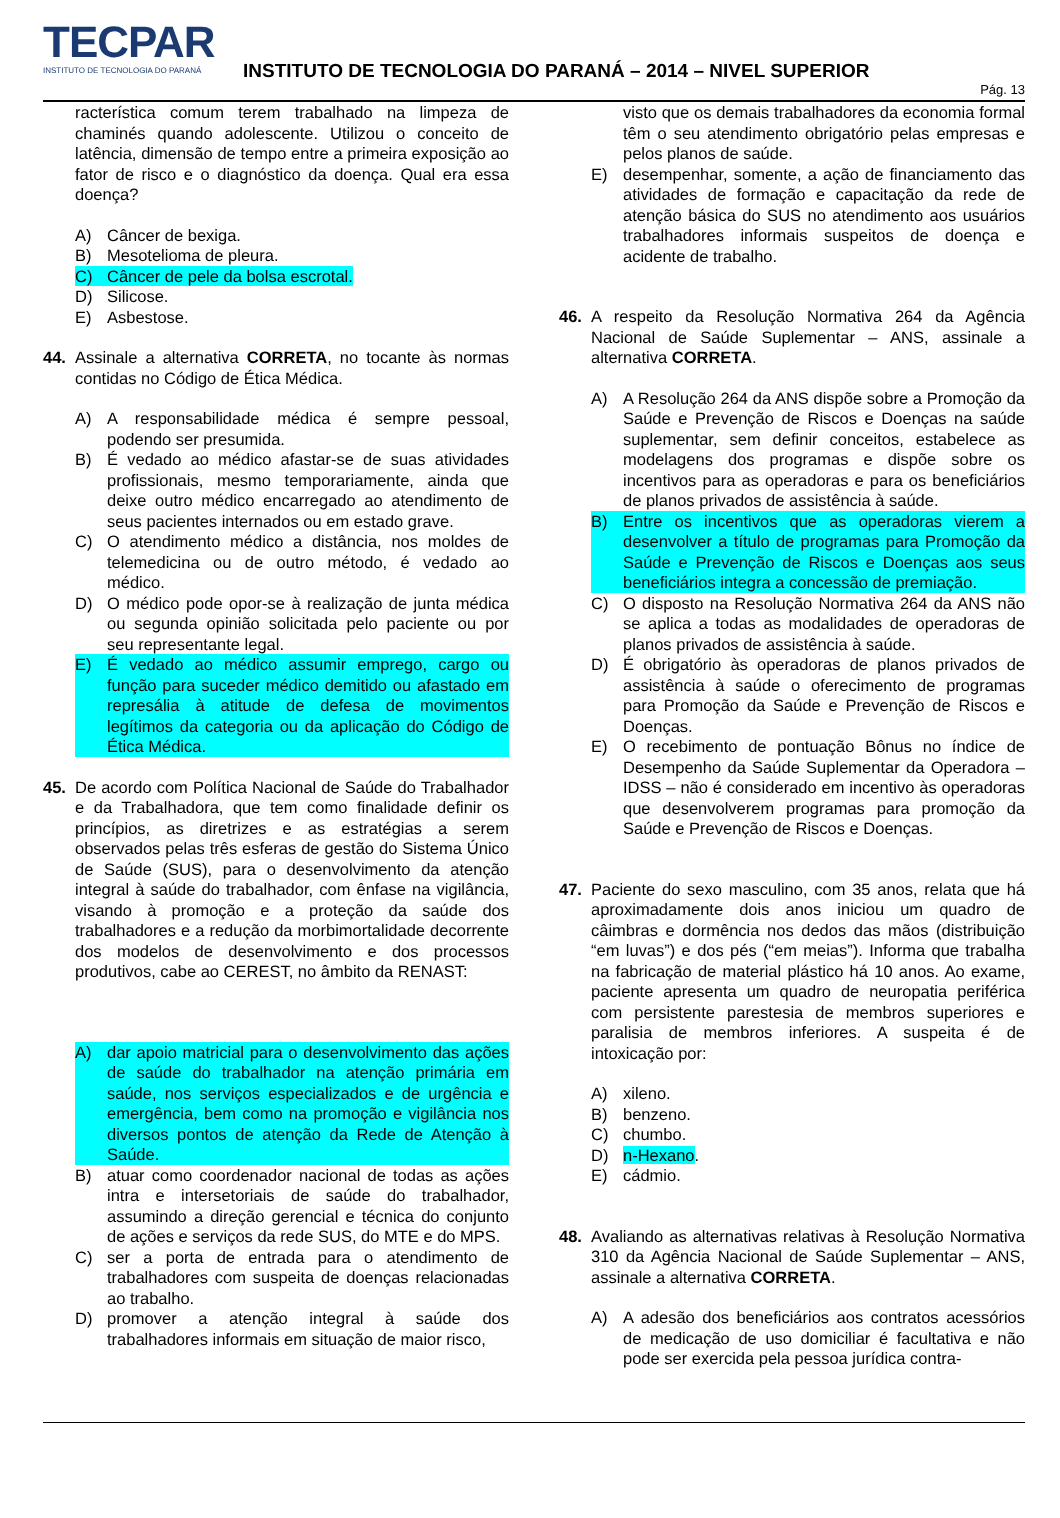TECPAR
INSTITUTO DE TECNOLOGIA DO PARANÁ
INSTITUTO DE TECNOLOGIA DO PARANÁ – 2014 – NIVEL SUPERIOR
Pág. 13
racterística comum terem trabalhado na limpeza de chaminés quando adolescente. Utilizou o conceito de latência, dimensão de tempo entre a primeira exposição ao fator de risco e o diagnóstico da doença. Qual era essa doença?
A) Câncer de bexiga.
B) Mesotelioma de pleura.
C) Câncer de pele da bolsa escrotal.
D) Silicose.
E) Asbestose.
44. Assinale a alternativa CORRETA, no tocante às normas contidas no Código de Ética Médica.
A) A responsabilidade médica é sempre pessoal, podendo ser presumida.
B) É vedado ao médico afastar-se de suas atividades profissionais, mesmo temporariamente, ainda que deixe outro médico encarregado ao atendimento de seus pacientes internados ou em estado grave.
C) O atendimento médico a distância, nos moldes de telemedicina ou de outro método, é vedado ao médico.
D) O médico pode opor-se à realização de junta médica ou segunda opinião solicitada pelo paciente ou por seu representante legal.
E) É vedado ao médico assumir emprego, cargo ou função para suceder médico demitido ou afastado em represália à atitude de defesa de movimentos legítimos da categoria ou da aplicação do Código de Ética Médica.
45. De acordo com Política Nacional de Saúde do Trabalhador e da Trabalhadora, que tem como finalidade definir os princípios, as diretrizes e as estratégias a serem observados pelas três esferas de gestão do Sistema Único de Saúde (SUS), para o desenvolvimento da atenção integral à saúde do trabalhador, com ênfase na vigilância, visando à promoção e a proteção da saúde dos trabalhadores e a redução da morbimortalidade decorrente dos modelos de desenvolvimento e dos processos produtivos, cabe ao CEREST, no âmbito da RENAST:
A) dar apoio matricial para o desenvolvimento das ações de saúde do trabalhador na atenção primária em saúde, nos serviços especializados e de urgência e emergência, bem como na promoção e vigilância nos diversos pontos de atenção da Rede de Atenção à Saúde.
B) atuar como coordenador nacional de todas as ações intra e intersetoriais de saúde do trabalhador, assumindo a direção gerencial e técnica do conjunto de ações e serviços da rede SUS, do MTE e do MPS.
C) ser a porta de entrada para o atendimento de trabalhadores com suspeita de doenças relacionadas ao trabalho.
D) promover a atenção integral à saúde dos trabalhadores informais em situação de maior risco,
visto que os demais trabalhadores da economia formal têm o seu atendimento obrigatório pelas empresas e pelos planos de saúde.
E) desempenhar, somente, a ação de financiamento das atividades de formação e capacitação da rede de atenção básica do SUS no atendimento aos usuários trabalhadores informais suspeitos de doença e acidente de trabalho.
46. A respeito da Resolução Normativa 264 da Agência Nacional de Saúde Suplementar – ANS, assinale a alternativa CORRETA.
A) A Resolução 264 da ANS dispõe sobre a Promoção da Saúde e Prevenção de Riscos e Doenças na saúde suplementar, sem definir conceitos, estabelece as modelagens dos programas e dispõe sobre os incentivos para as operadoras e para os beneficiários de planos privados de assistência à saúde.
B) Entre os incentivos que as operadoras vierem a desenvolver a título de programas para Promoção da Saúde e Prevenção de Riscos e Doenças aos seus beneficiários integra a concessão de premiação.
C) O disposto na Resolução Normativa 264 da ANS não se aplica a todas as modalidades de operadoras de planos privados de assistência à saúde.
D) É obrigatório às operadoras de planos privados de assistência à saúde o oferecimento de programas para Promoção da Saúde e Prevenção de Riscos e Doenças.
E) O recebimento de pontuação Bônus no índice de Desempenho da Saúde Suplementar da Operadora – IDSS – não é considerado em incentivo às operadoras que desenvolverem programas para promoção da Saúde e Prevenção de Riscos e Doenças.
47. Paciente do sexo masculino, com 35 anos, relata que há aproximadamente dois anos iniciou um quadro de câimbras e dormência nos dedos das mãos (distribuição “em luvas”) e dos pés (“em meias”). Informa que trabalha na fabricação de material plástico há 10 anos. Ao exame, paciente apresenta um quadro de neuropatia periférica com persistente parestesia de membros superiores e paralisia de membros inferiores. A suspeita é de intoxicação por:
A) xileno.
B) benzeno.
C) chumbo.
D) n-Hexano.
E) cádmio.
48. Avaliando as alternativas relativas à Resolução Normativa 310 da Agência Nacional de Saúde Suplementar – ANS, assinale a alternativa CORRETA.
A) A adesão dos beneficiários aos contratos acessórios de medicação de uso domiciliar é facultativa e não pode ser exercida pela pessoa jurídica contra-